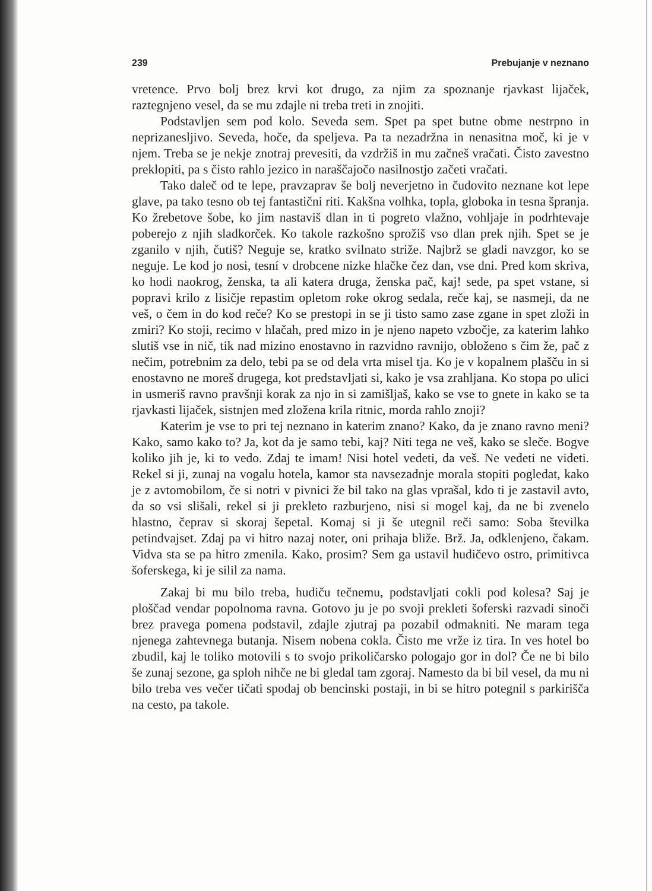239 Prebujanje v neznano
vretence. Prvo bolj brez krvi kot drugo, za njim za spoznanje rjavkast lijaček, raztegnjeno vesel, da se mu zdajle ni treba treti in znojiti.
Podstavljen sem pod kolo. Seveda sem. Spet pa spet butne obme nestrpno in neprizanesljivo. Seveda, hoče, da speljeva. Pa ta nezadržna in nenasitna moč, ki je v njem. Treba se je nekje znotraj prevesiti, da vzdržiš in mu začneš vračati. Čisto zavestno preklopiti, pa s čisto rahlo jezico in naraščajočo nasilnostjo začeti vračati.
Tako daleč od te lepe, pravzaprav še bolj neverjetno in čudovito neznane kot lepe glave, pa tako tesno ob tej fantastični riti. Kakšna volhka, topla, globoka in tesna špranja. Ko žrebetove šobe, ko jim nastaviš dlan in ti pogreto vlažno, vohljaje in podrhtevaje poberejo z njih sladkorček. Ko takole razkošno sprožiš vso dlan prek njih. Spet se je zganilo v njih, čutiš? Neguje se, kratko svilnato striže. Najbrž se gladi navzgor, ko se neguje. Le kod jo nosi, tesní v drobcene nizke hlačke čez dan, vse dni. Pred kom skriva, ko hodi naokrog, ženska, ta ali katera druga, ženska pač, kaj! sede, pa spet vstane, si popravi krilo z lisičje repastim opletom roke okrog sedala, reče kaj, se nasmeji, da ne veš, o čem in do kod reče? Ko se prestopi in se ji tisto samo zase zgane in spet zloži in zmiri? Ko stoji, recimo v hlačah, pred mizo in je njeno napeto vzbočje, za katerim lahko slutiš vse in nič, tik nad mizino enostavno in razvidno ravnijo, obloženo s čim že, pač z nečim, potrebnim za delo, tebi pa se od dela vrta misel tja. Ko je v kopalnem plašču in si enostavno ne moreš drugega, kot predstavljati si, kako je vsa zrahljana. Ko stopa po ulici in usmeriš ravno pravšnji korak za njo in si zamišljaš, kako se vse to gnete in kako se ta rjavkasti lijaček, sistnjen med zložena krila ritnic, morda rahlo znoji?
Katerim je vse to pri tej neznano in katerim znano? Kako, da je znano ravno meni? Kako, samo kako to? Ja, kot da je samo tebi, kaj? Niti tega ne veš, kako se sleče. Bogve koliko jih je, ki to vedo. Zdaj te imam! Nisi hotel vedeti, da veš. Ne vedeti ne videti. Rekel si ji, zunaj na vogalu hotela, kamor sta navsezadnje morala stopiti pogledat, kako je z avtomobilom, če si notri v pivnici že bil tako na glas vprašal, kdo ti je zastavil avto, da so vsi slišali, rekel si ji prekleto razburjeno, nisi si mogel kaj, da ne bi zvenelo hlastno, čeprav si skoraj šepetal. Komaj si ji še utegnil reči samo: Soba številka petindvajset. Zdaj pa vi hitro nazaj noter, oni prihaja bliže. Brž. Ja, odklenjeno, čakam. Vidva sta se pa hitro zmenila. Kako, prosim? Sem ga ustavil hudičevo ostro, primitivca šoferskega, ki je silil za nama.
Zakaj bi mu bilo treba, hudiču tečnemu, podstavljati cokli pod kolesa? Saj je ploščad vendar popolnoma ravna. Gotovo ju je po svoji prekleti šoferski razvadi sinoči brez pravega pomena podstavil, zdajle zjutraj pa pozabil odmakniti. Ne maram tega njenega zahtevnega butanja. Nisem nobena cokla. Čisto me vrže iz tira. In ves hotel bo zbudil, kaj le toliko motovili s to svojo prikoličarsko pologajo gor in dol? Če ne bi bilo še zunaj sezone, ga sploh nihče ne bi gledal tam zgoraj. Namesto da bi bil vesel, da mu ni bilo treba ves večer tičati spodaj ob bencinski postaji, in bi se hitro potegnil s parkirišča na cesto, pa takole.